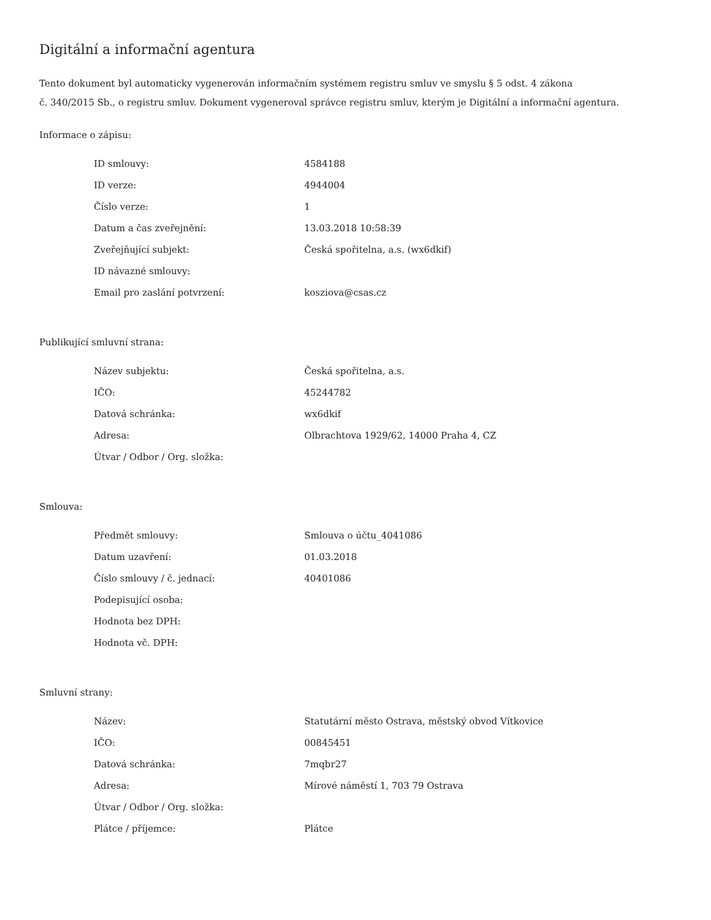Digitální a informační agentura
Tento dokument byl automaticky vygenerován informačním systémem registru smluv ve smyslu § 5 odst. 4 zákona
č. 340/2015 Sb., o registru smluv. Dokument vygeneroval správce registru smluv, kterým je Digitální a informační agentura.
Informace o zápisu:
| ID smlouvy: | 4584188 |
| ID verze: | 4944004 |
| Číslo verze: | 1 |
| Datum a čas zveřejnění: | 13.03.2018 10:58:39 |
| Zveřejňující subjekt: | Česká spořitelna, a.s. (wx6dkif) |
| ID návazné smlouvy: | |
| Email pro zaslání potvrzení: | kosziova@csas.cz |
Publikující smluvní strana:
| Název subjektu: | Česká spořitelna, a.s. |
| IČO: | 45244782 |
| Datová schránka: | wx6dkif |
| Adresa: | Olbrachtova 1929/62, 14000 Praha 4, CZ |
| Útvar / Odbor / Org. složka: | |
Smlouva:
| Předmět smlouvy: | Smlouva o účtu_4041086 |
| Datum uzavření: | 01.03.2018 |
| Číslo smlouvy / č. jednací: | 40401086 |
| Podepisující osoba: | |
| Hodnota bez DPH: | |
| Hodnota vč. DPH: | |
Smluvní strany:
| Název: | Statutární město Ostrava, městský obvod Vítkovice |
| IČO: | 00845451 |
| Datová schránka: | 7mqbr27 |
| Adresa: | Mírové náměstí 1, 703 79 Ostrava |
| Útvar / Odbor / Org. složka: | |
| Plátce / příjemce: | Plátce |